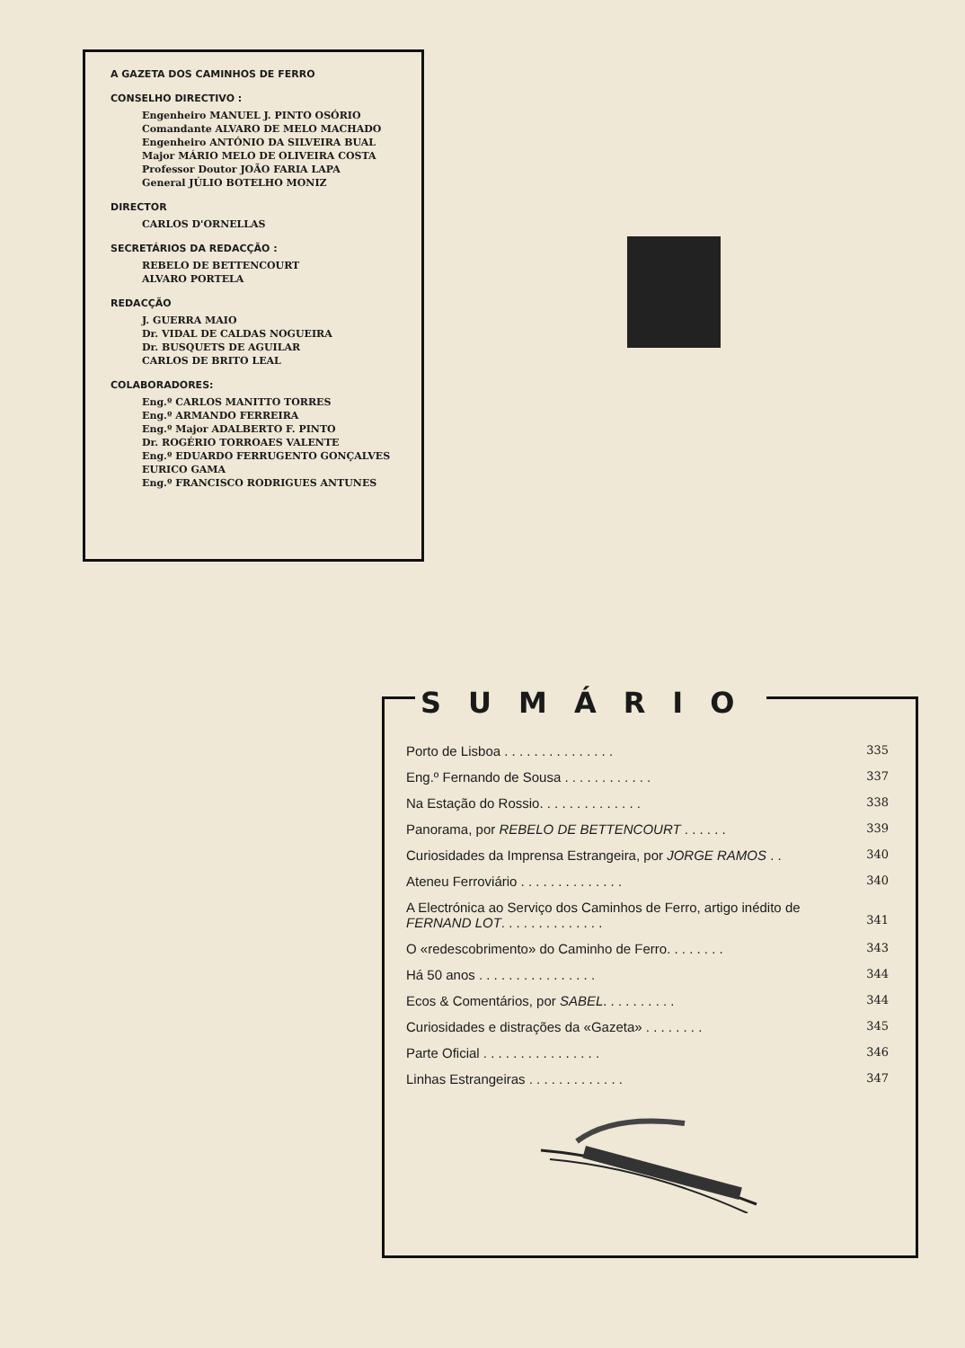A GAZETA DOS CAMINHOS DE FERRO
CONSELHO DIRECTIVO :
Engenheiro MANUEL J. PINTO OSÓRIO
Comandante ALVARO DE MELO MACHADO
Engenheiro ANTÓNIO DA SILVEIRA BUAL
Major MÁRIO MELO DE OLIVEIRA COSTA
Professor Doutor JOÃO FARIA LAPA
General JÚLIO BOTELHO MONIZ
DIRECTOR
CARLOS D'ORNELLAS
SECRETÁRIOS DA REDACÇÃO :
REBELO DE BETTENCOURT
ALVARO PORTELA
REDACÇÃO
J. GUERRA MAIO
Dr. VIDAL DE CALDAS NOGUEIRA
Dr. BUSQUETS DE AGUILAR
CARLOS DE BRITO LEAL
COLABORADORES:
Eng.º CARLOS MANITTO TORRES
Eng.º ARMANDO FERREIRA
Eng.º Major ADALBERTO F. PINTO
Dr. ROGÉRIO TORROAES VALENTE
Eng.º EDUARDO FERRUGENTO GONÇALVES
EURICO GAMA
Eng.º FRANCISCO RODRIGUES ANTUNES
SUMÁRIO
| Porto de Lisboa . . . . . . . . . . . . . . . | 335 |
| Eng.º Fernando de Sousa . . . . . . . . . . . . | 337 |
| Na Estação do Rossio. . . . . . . . . . . . . . | 338 |
| Panorama, por REBELO DE BETTENCOURT . . . . . . | 339 |
| Curiosidades da Imprensa Estrangeira, por JORGE RAMOS . . | 340 |
| Ateneu Ferroviário . . . . . . . . . . . . . . | 340 |
| A Electrónica ao Serviço dos Caminhos de Ferro, artigo inédito de FERNAND LOT . . . . . . . . . . . . . . | 341 |
| O «redescobrimento» do Caminho de Ferro. . . . . . . . | 343 |
| Há 50 anos . . . . . . . . . . . . . . . . | 344 |
| Ecos & Comentários, por SABEL . . . . . . . . . . | 344 |
| Curiosidades e distrações da «Gazeta» . . . . . . . . | 345 |
| Parte Oficial . . . . . . . . . . . . . . . . | 346 |
| Linhas Estrangeiras . . . . . . . . . . . . . | 347 |